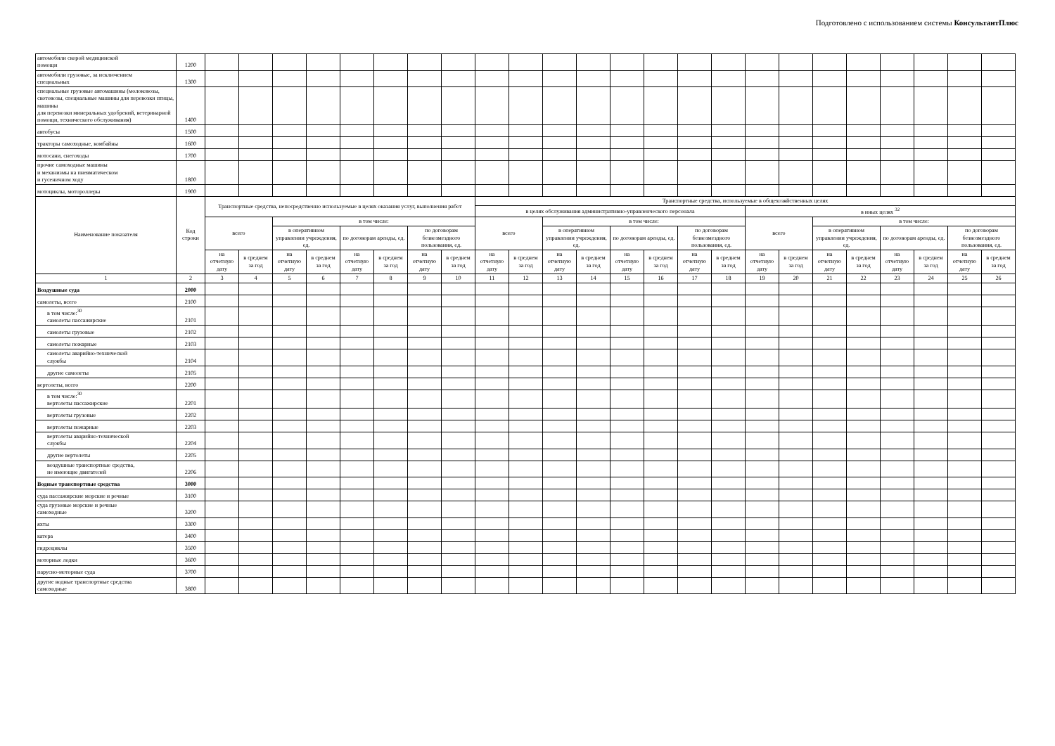Подготовлено с использованием системы КонсультантПлюс
| автомобили скорой медицинской помощи | 1200 | | | | | | | | | | | | | | | | | | | | | | | | |
| автомобили грузовые, за исключением специальных | 1300 | | | | | | | | | | | | | | | | | | | | | | | | |
| специальные грузовые автомашины (молоковозы, скотовозы, специальные машины для перевозки птицы, машины для перевозки минеральных удобрений, ветеринарной помощи, технического обслуживания) | 1400 | | | | | | | | | | | | | | | | | | | | | | | | |
| автобусы | 1500 | | | | | | | | | | | | | | | | | | | | | | | | |
| тракторы самоходные, комбайны | 1600 | | | | | | | | | | | | | | | | | | | | | | | | |
| мотосани, снегоходы | 1700 | | | | | | | | | | | | | | | | | | | | | | | | |
| прочие самоходные машины и механизмы на пневматическом и гусеничном ходу | 1800 | | | | | | | | | | | | | | | | | | | | | | | | |
| мотоциклы, мотороллеры | 1900 | | | | | | | | | | | | | | | | | | | | | | | | |
| Наименование показателя | Код строки | Транспортные средства, непосредственно используемые в целях оказания услуг, выполнения работ | | | | | | | | Транспортные средства, используемые в общехозяйственных целях | | | | | | | | | | | | | | | |
| | | | | | | | | | | в целях обслуживания административно-управленческого персонала | | | | | | | | в иных целях <sup>32</sup> | | | | | | | |
| | | всего | | в том числе: | | | | | | всего | | в том числе: | | | | | | всего | | в том числе: | | | | | |
| | | | | в оперативном управлении учреждения, ед. | | по договорам аренды, ед. | | по договорам безвозмездного пользования, ед. | | | | в оперативном управлении учреждения, ед. | | по договорам аренды, ед. | | по договорам безвозмездного пользования, ед. | | | | в оперативном управлении учреждения, ед. | | по договорам аренды, ед. | | по договорам безвозмездного пользования, ед. | |
| | | на отчетную дату | в среднем за год | на отчетную дату | в среднем за год | на отчетную дату | в среднем за год | на отчетную дату | в среднем за год | на отчетную дату | в среднем за год | на отчетную дату | в среднем за год | на отчетную дату | в среднем за год | на отчетную дату | в среднем за год | на отчетную дату | в среднем за год | на отчетную дату | в среднем за год | на отчетную дату | в среднем за год | на отчетную дату | в среднем за год |
| 1 | 2 | 3 | 4 | 5 | 6 | 7 | 8 | 9 | 10 | 11 | 12 | 13 | 14 | 15 | 16 | 17 | 18 | 19 | 20 | 21 | 22 | 23 | 24 | 25 | 26 |
| Воздушные суда | 2000 | | | | | | | | | | | | | | | | | | | | | | | | |
| самолеты, всего | 2100 | | | | | | | | | | | | | | | | | | | | | | | | |
| в том числе:<sup>30</sup> самолеты пассажирские | 2101 | | | | | | | | | | | | | | | | | | | | | | | | |
| самолеты грузовые | 2102 | | | | | | | | | | | | | | | | | | | | | | | | |
| самолеты пожарные | 2103 | | | | | | | | | | | | | | | | | | | | | | | | |
| самолеты аварийно-технической службы | 2104 | | | | | | | | | | | | | | | | | | | | | | | | |
| другие самолеты | 2105 | | | | | | | | | | | | | | | | | | | | | | | | |
| вертолеты, всего | 2200 | | | | | | | | | | | | | | | | | | | | | | | | |
| в том числе:<sup>30</sup> вертолеты пассажирские | 2201 | | | | | | | | | | | | | | | | | | | | | | | | |
| вертолеты грузовые | 2202 | | | | | | | | | | | | | | | | | | | | | | | | |
| вертолеты пожарные | 2203 | | | | | | | | | | | | | | | | | | | | | | | | |
| вертолеты аварийно-технической службы | 2204 | | | | | | | | | | | | | | | | | | | | | | | | |
| другие вертолеты | 2205 | | | | | | | | | | | | | | | | | | | | | | | | |
| воздушные транспортные средства, не имеющие двигателей | 2206 | | | | | | | | | | | | | | | | | | | | | | | | |
| Водные транспортные средства | 3000 | | | | | | | | | | | | | | | | | | | | | | | | |
| суда пассажирские морские и речные | 3100 | | | | | | | | | | | | | | | | | | | | | | | | |
| суда грузовые морские и речные самоходные | 3200 | | | | | | | | | | | | | | | | | | | | | | | | |
| яхты | 3300 | | | | | | | | | | | | | | | | | | | | | | | | |
| катера | 3400 | | | | | | | | | | | | | | | | | | | | | | | | |
| гидроциклы | 3500 | | | | | | | | | | | | | | | | | | | | | | | | |
| моторные лодки | 3600 | | | | | | | | | | | | | | | | | | | | | | | | |
| парусно-моторные суда | 3700 | | | | | | | | | | | | | | | | | | | | | | | | |
| другие водные транспортные средства самоходные | 3800 | | | | | | | | | | | | | | | | | | | | | | | | |